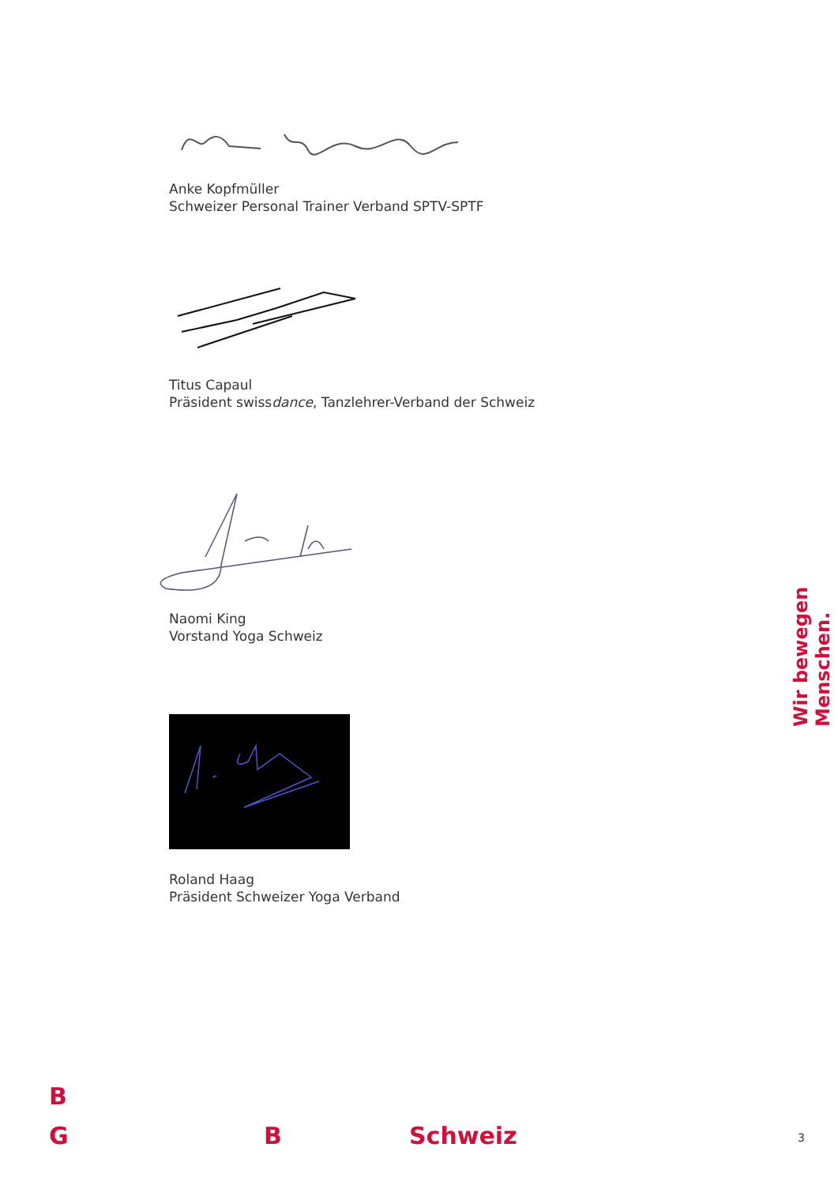Anke Kopfmüller
Schweizer Personal Trainer Verband SPTV-SPTF
Titus Capaul
Präsident swissdance, Tanzlehrer-Verband der Schweiz
Naomi King
Vorstand Yoga Schweiz
Roland Haag
Präsident Schweizer Yoga Verband
Wir bewegen Menschen.
B
G B Schweiz 3